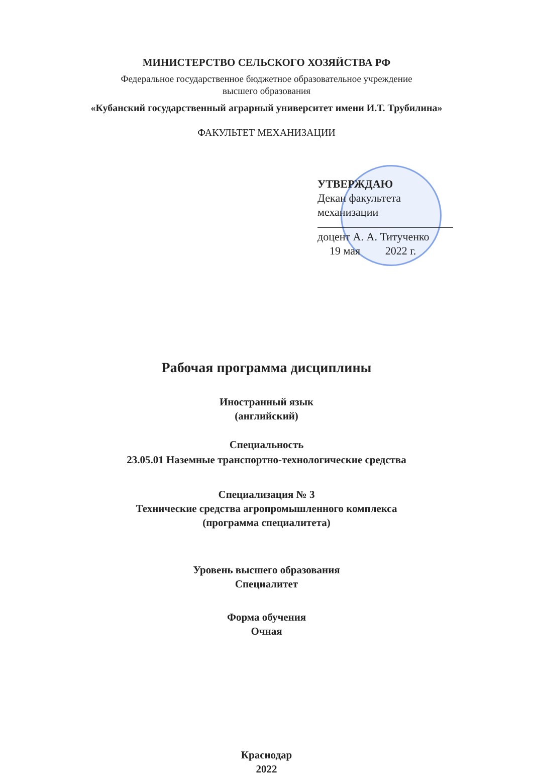МИНИСТЕРСТВО СЕЛЬСКОГО ХОЗЯЙСТВА РФ
Федеральное государственное бюджетное образовательное учреждение
высшего образования
«Кубанский государственный аграрный университет имени И.Т. Трубилина»
ФАКУЛЬТЕТ МЕХАНИЗАЦИИ
УТВЕРЖДАЮ
Декан факультета
механизации
доцент А. А. Титученко
19 мая 2022 г.
Рабочая программа дисциплины
Иностранный язык
(английский)
Специальность
23.05.01 Наземные транспортно-технологические средства
Специализация № 3
Технические средства агропромышленного комплекса
(программа специалитета)
Уровень высшего образования
Специалитет
Форма обучения
Очная
Краснодар
2022